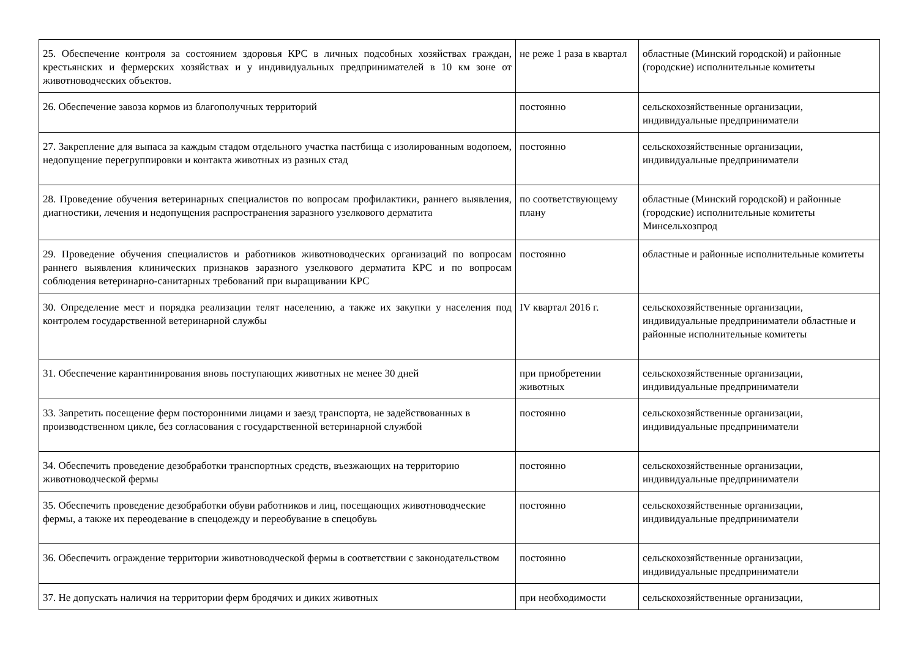| 25. Обеспечение контроля за состоянием здоровья КРС в личных подсобных хозяйствах граждан, крестьянских и фермерских хозяйствах и у индивидуальных предпринимателей в 10 км зоне от животноводческих объектов. | не реже 1 раза в квартал | областные (Минский городской) и районные (городские) исполнительные комитеты |
| 26. Обеспечение завоза кормов из благополучных территорий | постоянно | сельскохозяйственные организации, индивидуальные предприниматели |
| 27. Закрепление для выпаса за каждым стадом отдельного участка пастбища с изолированным водопоем, недопущение перегруппировки и контакта животных из разных стад | постоянно | сельскохозяйственные организации, индивидуальные предприниматели |
| 28. Проведение обучения ветеринарных специалистов по вопросам профилактики, раннего выявления, диагностики, лечения и недопущения распространения заразного узелкового дерматита | по соответствующему плану | областные (Минский городской) и районные (городские) исполнительные комитеты Минсельхозпрод |
| 29. Проведение обучения специалистов и работников животноводческих организаций по вопросам раннего выявления клинических признаков заразного узелкового дерматита КРС и по вопросам соблюдения ветеринарно-санитарных требований при выращивании КРС | постоянно | областные и районные исполнительные комитеты |
| 30. Определение мест и порядка реализации телят населению, а также их закупки у населения под контролем государственной ветеринарной службы | IV квартал 2016 г. | сельскохозяйственные организации, индивидуальные предприниматели областные и районные исполнительные комитеты |
| 31. Обеспечение карантинирования вновь поступающих животных не менее 30 дней | при приобретении животных | сельскохозяйственные организации, индивидуальные предприниматели |
| 33. Запретить посещение ферм посторонними лицами и заезд транспорта, не задействованных в производственном цикле, без согласования с государственной ветеринарной службой | постоянно | сельскохозяйственные организации, индивидуальные предприниматели |
| 34. Обеспечить проведение дезобработки транспортных средств, въезжающих на территорию животноводческой фермы | постоянно | сельскохозяйственные организации, индивидуальные предприниматели |
| 35. Обеспечить проведение дезобработки обуви работников и лиц, посещающих животноводческие фермы, а также их переодевание в спецодежду и переобувание в спецобувь | постоянно | сельскохозяйственные организации, индивидуальные предприниматели |
| 36. Обеспечить ограждение территории животноводческой фермы в соответствии с законодательством | постоянно | сельскохозяйственные организации, индивидуальные предприниматели |
| 37. Не допускать наличия на территории ферм бродячих и диких животных | при необходимости | сельскохозяйственные организации, |